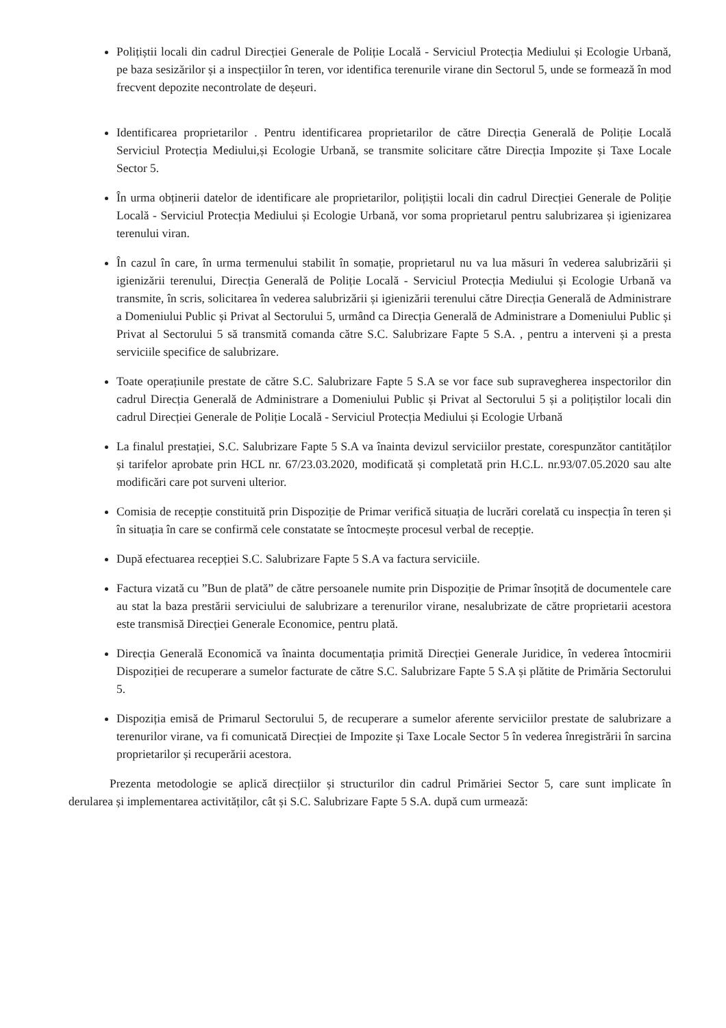Polițiștii locali din cadrul Direcției Generale de Poliție Locală - Serviciul Protecția Mediului și Ecologie Urbană, pe baza sesizărilor și a inspecțiilor în teren, vor identifica terenurile virane din Sectorul 5, unde se formează în mod frecvent depozite necontrolate de deșeuri.
Identificarea proprietarilor . Pentru identificarea proprietarilor de către Direcția Generală de Poliție Locală Serviciul Protecția Mediului,și Ecologie Urbană, se transmite solicitare către Direcția Impozite și Taxe Locale Sector 5.
În urma obținerii datelor de identificare ale proprietarilor, polițiștii locali din cadrul Direcției Generale de Poliție Locală - Serviciul Protecția Mediului și Ecologie Urbană, vor soma proprietarul pentru salubrizarea și igienizarea terenului viran.
În cazul în care, în urma termenului stabilit în somație, proprietarul nu va lua măsuri în vederea salubrizării și igienizării terenului, Direcția Generală de Poliție Locală - Serviciul Protecția Mediului și Ecologie Urbană va transmite, în scris, solicitarea în vederea salubrizării și igienizării terenului către Direcția Generală de Administrare a Domeniului Public și Privat al Sectorului 5, urmând ca Direcția Generală de Administrare a Domeniului Public și Privat al Sectorului 5 să transmită comanda către S.C. Salubrizare Fapte 5 S.A. , pentru a interveni și a presta serviciile specifice de salubrizare.
Toate operațiunile prestate de către S.C. Salubrizare Fapte 5 S.A se vor face sub supravegherea inspectorilor din cadrul Direcția Generală de Administrare a Domeniului Public și Privat al Sectorului 5 și a polițiștilor locali din cadrul Direcției Generale de Poliție Locală - Serviciul Protecția Mediului și Ecologie Urbană
La finalul prestației, S.C. Salubrizare Fapte 5 S.A va înainta devizul serviciilor prestate, corespunzător cantităților și tarifelor aprobate prin HCL nr. 67/23.03.2020, modificată și completată prin H.C.L. nr.93/07.05.2020 sau alte modificări care pot surveni ulterior.
Comisia de recepție constituită prin Dispoziție de Primar verifică situația de lucrări corelată cu inspecția în teren și în situația în care se confirmă cele constatate se întocmește procesul verbal de recepție.
După efectuarea recepției S.C. Salubrizare Fapte 5 S.A va factura serviciile.
Factura vizată cu ”Bun de plată” de către persoanele numite prin Dispoziție de Primar însoțită de documentele care au stat la baza prestării serviciului de salubrizare a terenurilor virane, nesalubrizate de către proprietarii acestora este transmisă Direcției Generale Economice, pentru plată.
Direcția Generală Economică va înainta documentația primită Direcției Generale Juridice, în vederea întocmirii Dispoziției de recuperare a sumelor facturate de către S.C. Salubrizare Fapte 5 S.A și plătite de Primăria Sectorului 5.
Dispoziția emisă de Primarul Sectorului 5, de recuperare a sumelor aferente serviciilor prestate de salubrizare a terenurilor virane, va fi comunicată Direcției de Impozite și Taxe Locale Sector 5 în vederea înregistrării în sarcina proprietarilor și recuperării acestora.
Prezenta metodologie se aplică direcțiilor și structurilor din cadrul Primăriei Sector 5, care sunt implicate în derularea și implementarea activităților, cât și S.C. Salubrizare Fapte 5 S.A. după cum urmează: